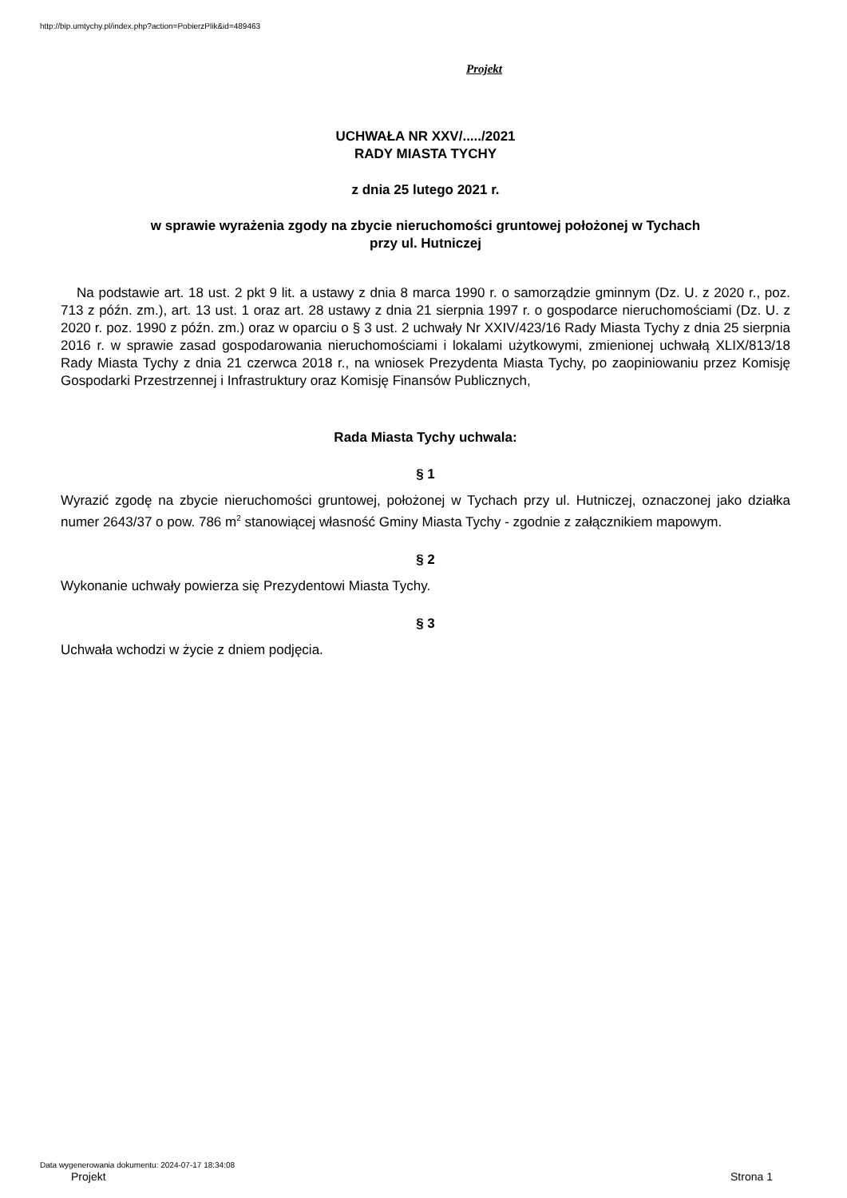http://bip.umtychy.pl/index.php?action=PobierzPlik&id=489463
Projekt
UCHWAŁA NR XXV/...../2021
RADY MIASTA TYCHY
z dnia 25 lutego 2021 r.
w sprawie wyrażenia zgody na zbycie nieruchomości gruntowej położonej w Tychach
przy ul. Hutniczej
Na podstawie art. 18 ust. 2 pkt 9 lit. a ustawy z dnia 8 marca 1990 r. o samorządzie gminnym (Dz. U. z 2020 r., poz. 713 z późn. zm.), art. 13 ust. 1 oraz art. 28 ustawy z dnia 21 sierpnia 1997 r. o gospodarce nieruchomościami (Dz. U. z 2020 r. poz. 1990 z późn. zm.) oraz w oparciu o § 3 ust. 2 uchwały Nr XXIV/423/16 Rady Miasta Tychy z dnia 25 sierpnia 2016 r. w sprawie zasad gospodarowania nieruchomościami i lokalami użytkowymi, zmienionej uchwałą XLIX/813/18 Rady Miasta Tychy z dnia 21 czerwca 2018 r., na wniosek Prezydenta Miasta Tychy, po zaopiniowaniu przez Komisję Gospodarki Przestrzennej i Infrastruktury oraz Komisję Finansów Publicznych,
Rada Miasta Tychy uchwala:
§ 1
Wyrazić zgodę na zbycie nieruchomości gruntowej, położonej w Tychach przy ul. Hutniczej, oznaczonej jako działka numer 2643/37 o pow. 786 m<sup>2</sup> stanowiącej własność Gminy Miasta Tychy - zgodnie z załącznikiem mapowym.
§ 2
Wykonanie uchwały powierza się Prezydentowi Miasta Tychy.
§ 3
Uchwała wchodzi w życie z dniem podjęcia.
Data wygenerowania dokumentu: 2024-07-17 18:34:08
Projekt Strona 1